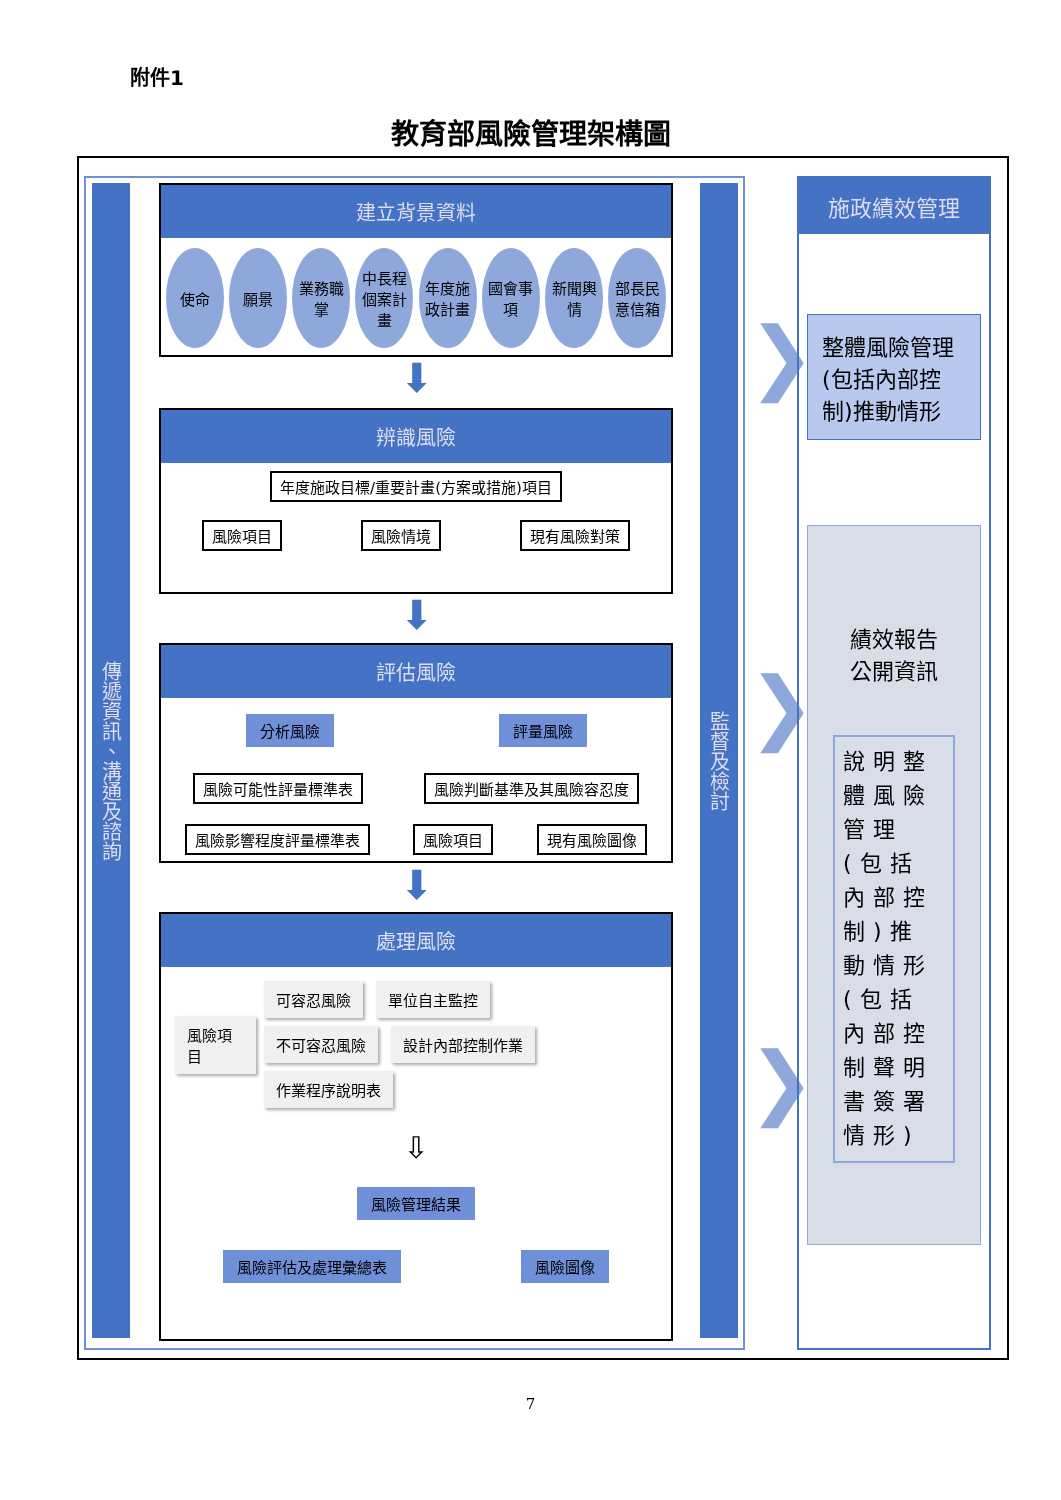附件1
教育部風險管理架構圖
傳遞資訊、溝通及諮詢
監督及檢討
建立背景資料
使命 願景 業務職掌
中長程個案計畫
年度施政計畫
國會事項
新聞輿情
部長民意信箱
⬇
辨識風險
年度施政目標/重要計畫(方案或措施)項目
風險項目 風險情境 現有風險對策
⬇
評估風險
分析風險 評量風險
風險可能性評量標準表 風險判斷基準及其風險容忍度
風險影響程度評量標準表 風險項目 現有風險圖像
⬇
處理風險
風險項目
可容忍風險 單位自主監控
不可容忍風險 設計內部控制作業 作業程序說明表
⇩
風險管理結果
風險評估及處理彙總表 風險圖像
❯
❯
❯
施政績效管理
整體風險管理(包括內部控制)推動情形
績效報告
公開資訊
說明整體風險管理(包括內部控制)推動情形(包括內部控制聲明書簽署情形)
7